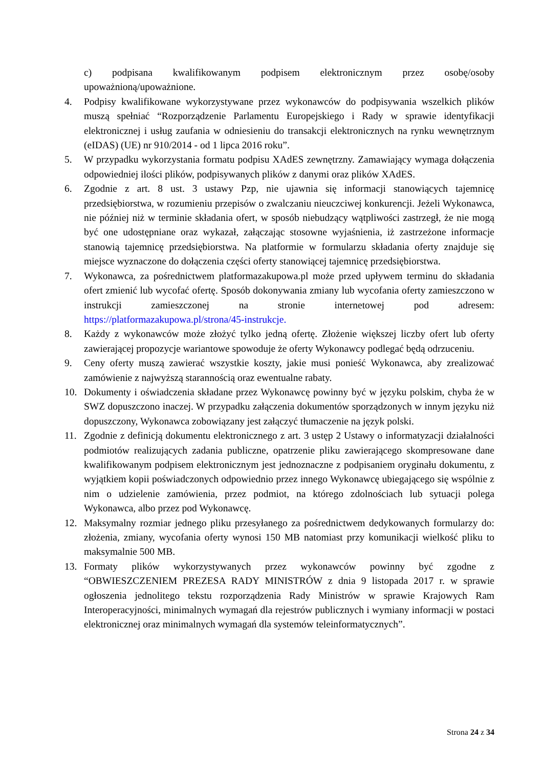c) podpisana kwalifikowanym podpisem elektronicznym przez osobę/osoby upoważnioną/upoważnione.
4. Podpisy kwalifikowane wykorzystywane przez wykonawców do podpisywania wszelkich plików muszą spełniać “Rozporządzenie Parlamentu Europejskiego i Rady w sprawie identyfikacji elektronicznej i usług zaufania w odniesieniu do transakcji elektronicznych na rynku wewnętrznym (eIDAS) (UE) nr 910/2014 - od 1 lipca 2016 roku”.
5. W przypadku wykorzystania formatu podpisu XAdES zewnętrzny. Zamawiający wymaga dołączenia odpowiedniej ilości plików, podpisywanych plików z danymi oraz plików XAdES.
6. Zgodnie z art. 8 ust. 3 ustawy Pzp, nie ujawnia się informacji stanowiących tajemnicę przedsiębiorstwa, w rozumieniu przepisów o zwalczaniu nieuczciwej konkurencji. Jeżeli Wykonawca, nie później niż w terminie składania ofert, w sposób niebudzący wątpliwości zastrzegł, że nie mogą być one udostępniane oraz wykazał, załączając stosowne wyjaśnienia, iż zastrzeżone informacje stanowią tajemnicę przedsiębiorstwa. Na platformie w formularzu składania oferty znajduje się miejsce wyznaczone do dołączenia części oferty stanowiącej tajemnicę przedsiębiorstwa.
7. Wykonawca, za pośrednictwem platformazakupowa.pl może przed upływem terminu do składania ofert zmienić lub wycofać ofertę. Sposób dokonywania zmiany lub wycofania oferty zamieszczono w instrukcji zamieszczonej na stronie internetowej pod adresem: https://platformazakupowa.pl/strona/45-instrukcje.
8. Każdy z wykonawców może złożyć tylko jedną ofertę. Złożenie większej liczby ofert lub oferty zawierającej propozycje wariantowe spowoduje że oferty Wykonawcy podlegać będą odrzuceniu.
9. Ceny oferty muszą zawierać wszystkie koszty, jakie musi ponieść Wykonawca, aby zrealizować zamówienie z najwyższą starannością oraz ewentualne rabaty.
10. Dokumenty i oświadczenia składane przez Wykonawcę powinny być w języku polskim, chyba że w SWZ dopuszczono inaczej. W przypadku załączenia dokumentów sporządzonych w innym języku niż dopuszczony, Wykonawca zobowiązany jest załączyć tłumaczenie na język polski.
11. Zgodnie z definicją dokumentu elektronicznego z art. 3 ustęp 2 Ustawy o informatyzacji działalności podmiotów realizujących zadania publiczne, opatrzenie pliku zawierającego skompresowane dane kwalifikowanym podpisem elektronicznym jest jednoznaczne z podpisaniem oryginału dokumentu, z wyjątkiem kopii poświadczonych odpowiednio przez innego Wykonawcę ubiegającego się wspólnie z nim o udzielenie zamówienia, przez podmiot, na którego zdolnościach lub sytuacji polega Wykonawca, albo przez pod Wykonawcę.
12. Maksymalny rozmiar jednego pliku przesyłanego za pośrednictwem dedykowanych formularzy do: złożenia, zmiany, wycofania oferty wynosi 150 MB natomiast przy komunikacji wielkość pliku to maksymalnie 500 MB.
13. Formaty plików wykorzystywanych przez wykonawców powinny być zgodne z “OBWIESZCZENIEM PREZESA RADY MINISTRÓW z dnia 9 listopada 2017 r. w sprawie ogłoszenia jednolitego tekstu rozporządzenia Rady Ministrów w sprawie Krajowych Ram Interoperacyjności, minimalnych wymagań dla rejestrów publicznych i wymiany informacji w postaci elektronicznej oraz minimalnych wymagań dla systemów teleinformatycznych”.
Strona 24 z 34